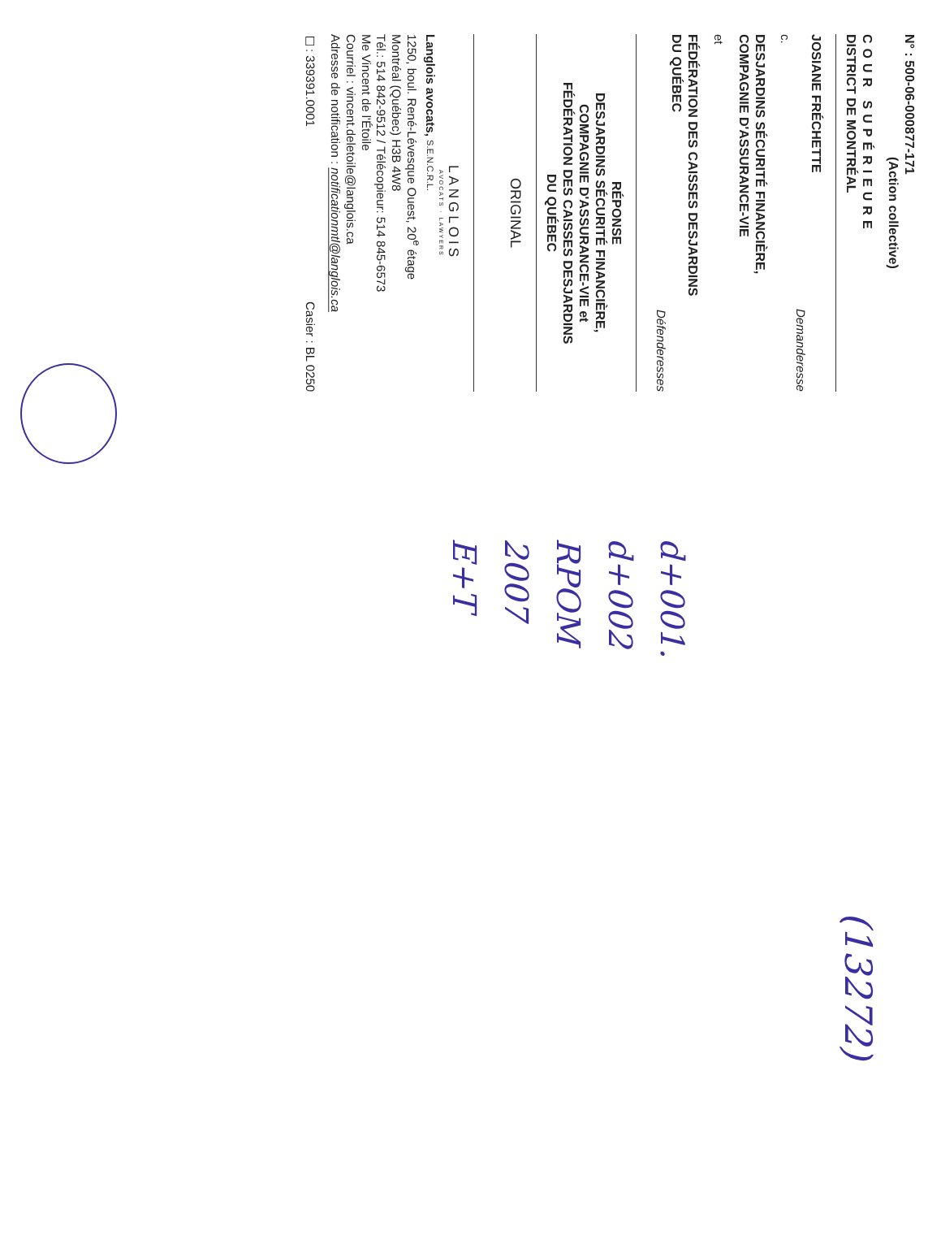N° : 500-06-000877-171
(Action collective)
COUR SUPÉRIEURE
DISTRICT DE MONTRÉAL
JOSIANE FRÉCHETTE
Demanderesse
c.
DESJARDINS SÉCURITÉ FINANCIÈRE,
COMPAGNIE D'ASSURANCE-VIE
et
FÉDÉRATION DES CAISSES DESJARDINS
DU QUÉBEC
Défenderesses
RÉPONSE
DESJARDINS SÉCURITÉ FINANCIÈRE,
COMPAGNIE D'ASSURANCE-VIE et
FÉDÉRATION DES CAISSES DESJARDINS
DU QUÉBEC
ORIGINAL
LANGLOIS
AVOCATS · LAWYERS
Langlois avocats, S.E.N.C.R.L.
1250, boul. René-Lévesque Ouest, 20<sup>e</sup> étage
Montréal (Québec) H3B 4W8
Tél.: 514 842-9512 / Télécopieur: 514 845-6573
Me Vincent de l'Étoile
Courriel : vincent.deletoile@langlois.ca
Adresse de notification : notificationmtl@langlois.ca
☐: 339391.0001 Casier : BL 0250
d+001.
d+002
RPOM
2007
E+T
(13272)